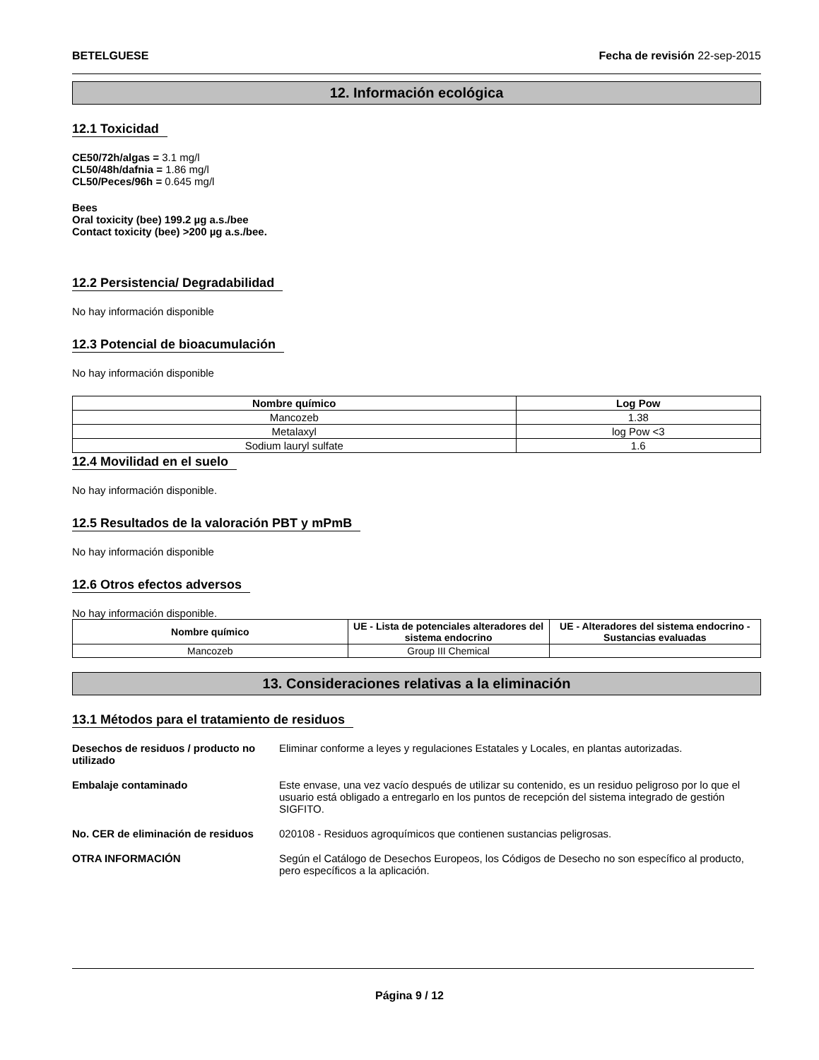BETELGUESE Fecha de revisión 22-sep-2015
12. Información ecológica
12.1 Toxicidad
CE50/72h/algas = 3.1 mg/l
CL50/48h/dafnia = 1.86 mg/l
CL50/Peces/96h = 0.645 mg/l
Bees
Oral toxicity (bee) 199.2 µg a.s./bee
Contact toxicity (bee) >200 µg a.s./bee.
12.2 Persistencia/ Degradabilidad
No hay información disponible
12.3 Potencial de bioacumulación
No hay información disponible
| Nombre químico | Log Pow |
| --- | --- |
| Mancozeb | 1.38 |
| Metalaxyl | log Pow <3 |
| Sodium lauryl sulfate | 1.6 |
12.4 Movilidad en el suelo
No hay información disponible.
12.5 Resultados de la valoración PBT y mPmB
No hay información disponible
12.6 Otros efectos adversos
No hay información disponible.
| Nombre químico | UE - Lista de potenciales alteradores del sistema endocrino | UE - Alteradores del sistema endocrino - Sustancias evaluadas |
| --- | --- | --- |
| Mancozeb | Group III Chemical | |
13. Consideraciones relativas a la eliminación
13.1 Métodos para el tratamiento de residuos
Desechos de residuos / producto no utilizado Eliminar conforme a leyes y regulaciones Estatales y Locales, en plantas autorizadas.
Embalaje contaminado Este envase, una vez vacío después de utilizar su contenido, es un residuo peligroso por lo que el usuario está obligado a entregarlo en los puntos de recepción del sistema integrado de gestión SIGFITO.
No. CER de eliminación de residuos 020108 - Residuos agroquímicos que contienen sustancias peligrosas.
OTRA INFORMACIÓN Según el Catálogo de Desechos Europeos, los Códigos de Desecho no son específico al producto, pero específicos a la aplicación.
Página 9 / 12